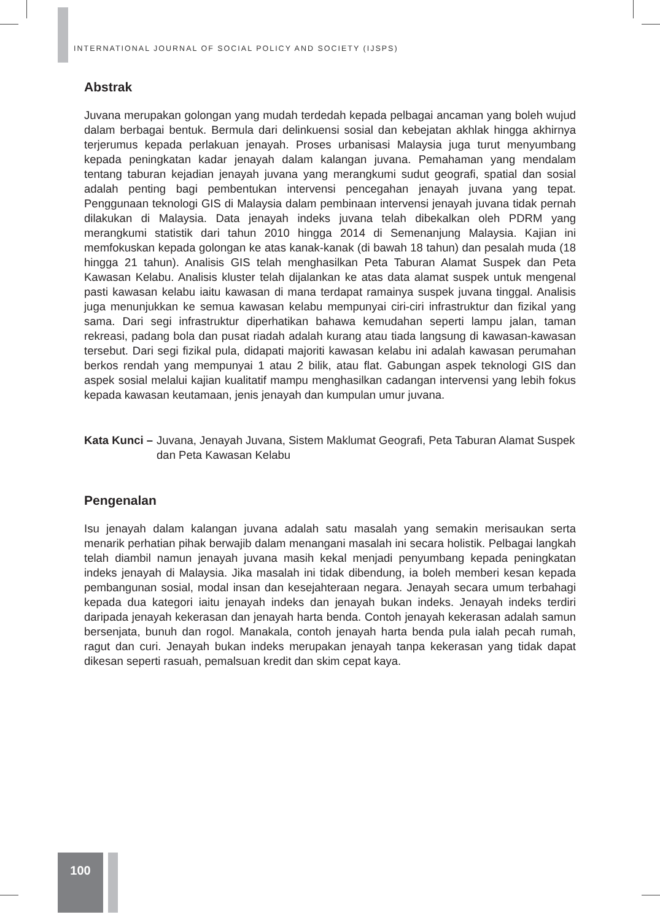INTERNATIONAL JOURNAL OF SOCIAL POLICY AND SOCIETY (IJSPS)
Abstrak
Juvana merupakan golongan yang mudah terdedah kepada pelbagai ancaman yang boleh wujud dalam berbagai bentuk. Bermula dari delinkuensi sosial dan kebejatan akhlak hingga akhirnya terjerumus kepada perlakuan jenayah. Proses urbanisasi Malaysia juga turut menyumbang kepada peningkatan kadar jenayah dalam kalangan juvana. Pemahaman yang mendalam tentang taburan kejadian jenayah juvana yang merangkumi sudut geografi, spatial dan sosial adalah penting bagi pembentukan intervensi pencegahan jenayah juvana yang tepat. Penggunaan teknologi GIS di Malaysia dalam pembinaan intervensi jenayah juvana tidak pernah dilakukan di Malaysia. Data jenayah indeks juvana telah dibekalkan oleh PDRM yang merangkumi statistik dari tahun 2010 hingga 2014 di Semenanjung Malaysia. Kajian ini memfokuskan kepada golongan ke atas kanak-kanak (di bawah 18 tahun) dan pesalah muda (18 hingga 21 tahun). Analisis GIS telah menghasilkan Peta Taburan Alamat Suspek dan Peta Kawasan Kelabu. Analisis kluster telah dijalankan ke atas data alamat suspek untuk mengenal pasti kawasan kelabu iaitu kawasan di mana terdapat ramainya suspek juvana tinggal. Analisis juga menunjukkan ke semua kawasan kelabu mempunyai ciri-ciri infrastruktur dan fizikal yang sama. Dari segi infrastruktur diperhatikan bahawa kemudahan seperti lampu jalan, taman rekreasi, padang bola dan pusat riadah adalah kurang atau tiada langsung di kawasan-kawasan tersebut. Dari segi fizikal pula, didapati majoriti kawasan kelabu ini adalah kawasan perumahan berkos rendah yang mempunyai 1 atau 2 bilik, atau flat. Gabungan aspek teknologi GIS dan aspek sosial melalui kajian kualitatif mampu menghasilkan cadangan intervensi yang lebih fokus kepada kawasan keutamaan, jenis jenayah dan kumpulan umur juvana.
Kata Kunci – Juvana, Jenayah Juvana, Sistem Maklumat Geografi, Peta Taburan Alamat Suspek dan Peta Kawasan Kelabu
Pengenalan
Isu jenayah dalam kalangan juvana adalah satu masalah yang semakin merisaukan serta menarik perhatian pihak berwajib dalam menangani masalah ini secara holistik. Pelbagai langkah telah diambil namun jenayah juvana masih kekal menjadi penyumbang kepada peningkatan indeks jenayah di Malaysia. Jika masalah ini tidak dibendung, ia boleh memberi kesan kepada pembangunan sosial, modal insan dan kesejahteraan negara. Jenayah secara umum terbahagi kepada dua kategori iaitu jenayah indeks dan jenayah bukan indeks. Jenayah indeks terdiri daripada jenayah kekerasan dan jenayah harta benda. Contoh jenayah kekerasan adalah samun bersenjata, bunuh dan rogol. Manakala, contoh jenayah harta benda pula ialah pecah rumah, ragut dan curi. Jenayah bukan indeks merupakan jenayah tanpa kekerasan yang tidak dapat dikesan seperti rasuah, pemalsuan kredit dan skim cepat kaya.
100